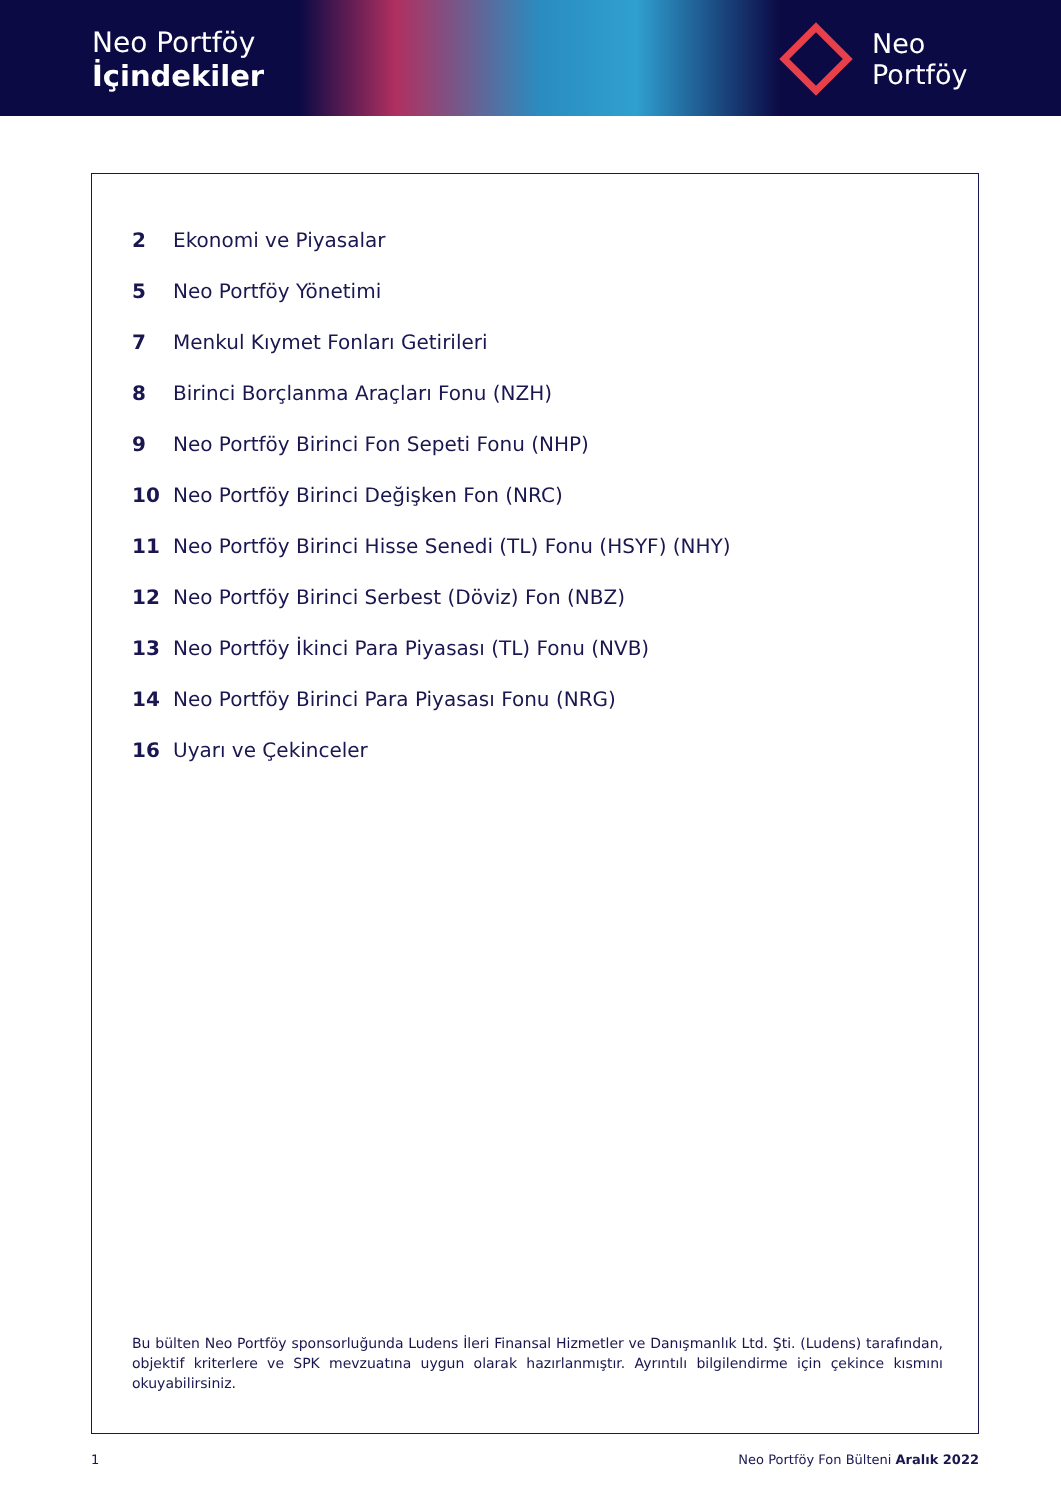Neo Portföy
İçindekiler
Neo
Portföy
2 Ekonomi ve Piyasalar
5 Neo Portföy Yönetimi
7 Menkul Kıymet Fonları Getirileri
8 Birinci Borçlanma Araçları Fonu (NZH)
9 Neo Portföy Birinci Fon Sepeti Fonu (NHP)
10 Neo Portföy Birinci Değişken Fon (NRC)
11 Neo Portföy Birinci Hisse Senedi (TL) Fonu (HSYF) (NHY)
12 Neo Portföy Birinci Serbest (Döviz) Fon (NBZ)
13 Neo Portföy İkinci Para Piyasası (TL) Fonu (NVB)
14 Neo Portföy Birinci Para Piyasası Fonu (NRG)
16 Uyarı ve Çekinceler
Bu bülten Neo Portföy sponsorluğunda Ludens İleri Finansal Hizmetler ve Danışmanlık Ltd. Şti. (Ludens) tarafından, objektif kriterlere ve SPK mevzuatına uygun olarak hazırlanmıştır. Ayrıntılı bilgilendirme için çekince kısmını okuyabilirsiniz.
1 Neo Portföy Fon Bülteni Aralık 2022